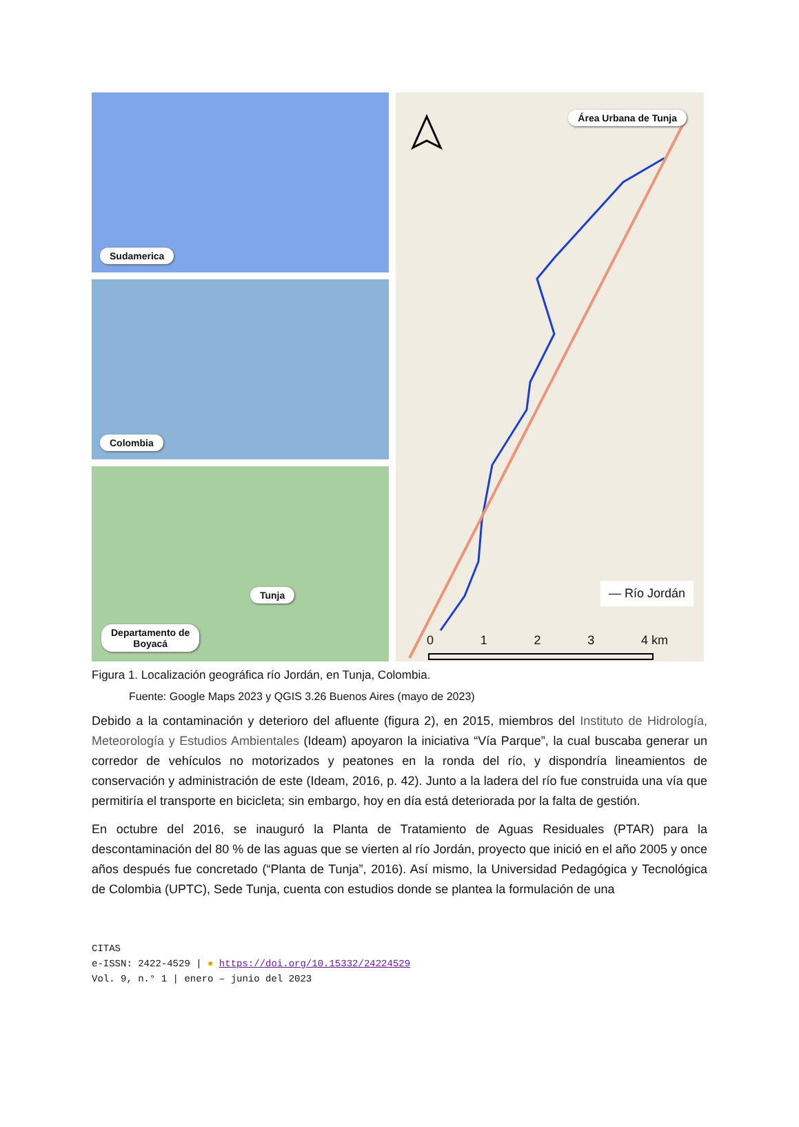Sudamerica
Colombia
Departamento de
Boyacá
Tunja
Área Urbana de Tunja
— Río Jordán
0 1 2 3 4 km
Figura 1. Localización geográfica río Jordán, en Tunja, Colombia.
Fuente: Google Maps 2023 y QGIS 3.26 Buenos Aires (mayo de 2023)
Debido a la contaminación y deterioro del afluente (figura 2), en 2015, miembros del Instituto de Hidrología, Meteorología y Estudios Ambientales (Ideam) apoyaron la iniciativa “Vía Parque”, la cual buscaba generar un corredor de vehículos no motorizados y peatones en la ronda del río, y dispondría lineamientos de conservación y administración de este (Ideam, 2016, p. 42). Junto a la ladera del río fue construida una vía que permitiría el transporte en bicicleta; sin embargo, hoy en día está deteriorada por la falta de gestión.
En octubre del 2016, se inauguró la Planta de Tratamiento de Aguas Residuales (PTAR) para la descontaminación del 80 % de las aguas que se vierten al río Jordán, proyecto que inició en el año 2005 y once años después fue concretado (“Planta de Tunja”, 2016). Así mismo, la Universidad Pedagógica y Tecnológica de Colombia (UPTC), Sede Tunja, cuenta con estudios donde se plantea la formulación de una
CITAS
e-ISSN: 2422-4529 | ● https://doi.org/10.15332/24224529
Vol. 9, n.° 1 | enero – junio del 2023